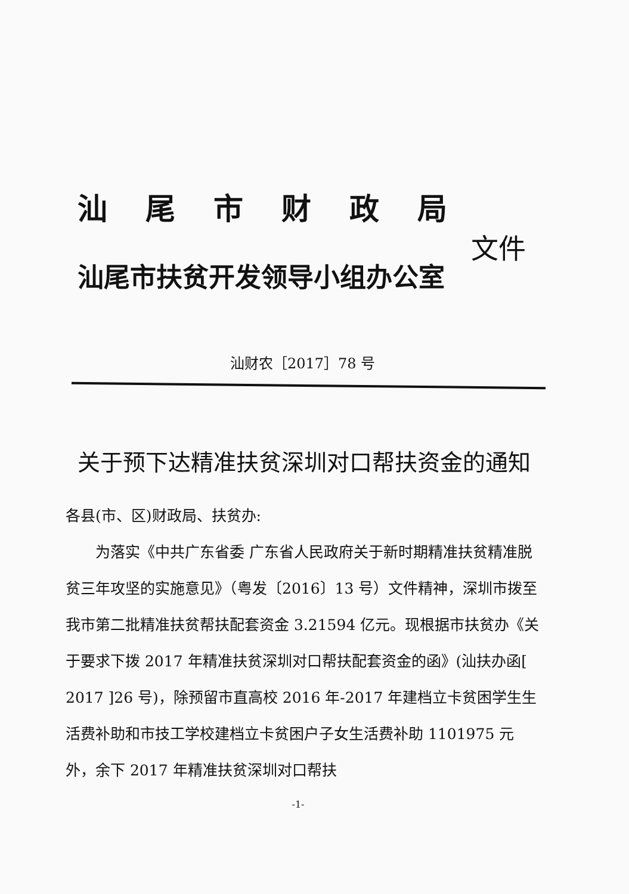汕尾市财政局
文件
汕尾市扶贫开发领导小组办公室
汕财农［2017］78 号
关于预下达精准扶贫深圳对口帮扶资金的通知
各县(市、区)财政局、扶贫办:
为落实《中共广东省委 广东省人民政府关于新时期精准扶贫精准脱贫三年攻坚的实施意见》（粤发〔2016〕13 号）文件精神，深圳市拨至我市第二批精准扶贫帮扶配套资金 3.21594 亿元。现根据市扶贫办《关于要求下拨 2017 年精准扶贫深圳对口帮扶配套资金的函》(汕扶办函[ 2017 ]26 号)，除预留市直高校 2016 年-2017 年建档立卡贫困学生生活费补助和市技工学校建档立卡贫困户子女生活费补助 1101975 元外，余下 2017 年精准扶贫深圳对口帮扶
-1-